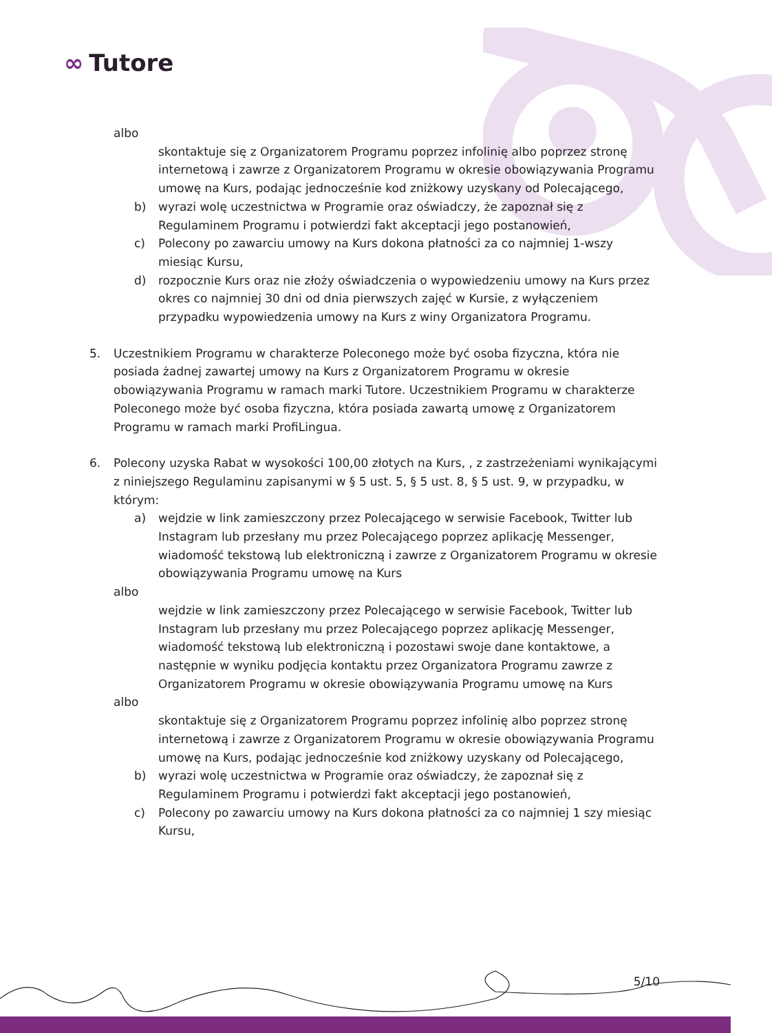∞ Tutore
albo
skontaktuje się z Organizatorem Programu poprzez infolinię albo poprzez stronę internetową i zawrze z Organizatorem Programu w okresie obowiązywania Programu umowę na Kurs, podając jednocześnie kod zniżkowy uzyskany od Polecającego,
b) wyrazi wolę uczestnictwa w Programie oraz oświadczy, że zapoznał się z Regulaminem Programu i potwierdzi fakt akceptacji jego postanowień,
c) Polecony po zawarciu umowy na Kurs dokona płatności za co najmniej 1-wszy miesiąc Kursu,
d) rozpocznie Kurs oraz nie złoży oświadczenia o wypowiedzeniu umowy na Kurs przez okres co najmniej 30 dni od dnia pierwszych zajęć w Kursie, z wyłączeniem przypadku wypowiedzenia umowy na Kurs z winy Organizatora Programu.
5. Uczestnikiem Programu w charakterze Poleconego może być osoba fizyczna, która nie posiada żadnej zawartej umowy na Kurs z Organizatorem Programu w okresie obowiązywania Programu w ramach marki Tutore. Uczestnikiem Programu w charakterze Poleconego może być osoba fizyczna, która posiada zawartą umowę z Organizatorem Programu w ramach marki ProfiLingua.
6. Polecony uzyska Rabat w wysokości 100,00 złotych na Kurs, , z zastrzeżeniami wynikającymi z niniejszego Regulaminu zapisanymi w § 5 ust. 5, § 5 ust. 8, § 5 ust. 9, w przypadku, w którym:
a) wejdzie w link zamieszczony przez Polecającego w serwisie Facebook, Twitter lub Instagram lub przesłany mu przez Polecającego poprzez aplikację Messenger, wiadomość tekstową lub elektroniczną i zawrze z Organizatorem Programu w okresie obowiązywania Programu umowę na Kurs
albo
wejdzie w link zamieszczony przez Polecającego w serwisie Facebook, Twitter lub Instagram lub przesłany mu przez Polecającego poprzez aplikację Messenger, wiadomość tekstową lub elektroniczną i pozostawi swoje dane kontaktowe, a następnie w wyniku podjęcia kontaktu przez Organizatora Programu zawrze z Organizatorem Programu w okresie obowiązywania Programu umowę na Kurs
albo
skontaktuje się z Organizatorem Programu poprzez infolinię albo poprzez stronę internetową i zawrze z Organizatorem Programu w okresie obowiązywania Programu umowę na Kurs, podając jednocześnie kod zniżkowy uzyskany od Polecającego,
b) wyrazi wolę uczestnictwa w Programie oraz oświadczy, że zapoznał się z Regulaminem Programu i potwierdzi fakt akceptacji jego postanowień,
c) Polecony po zawarciu umowy na Kurs dokona płatności za co najmniej 1 szy miesiąc Kursu,
5/10